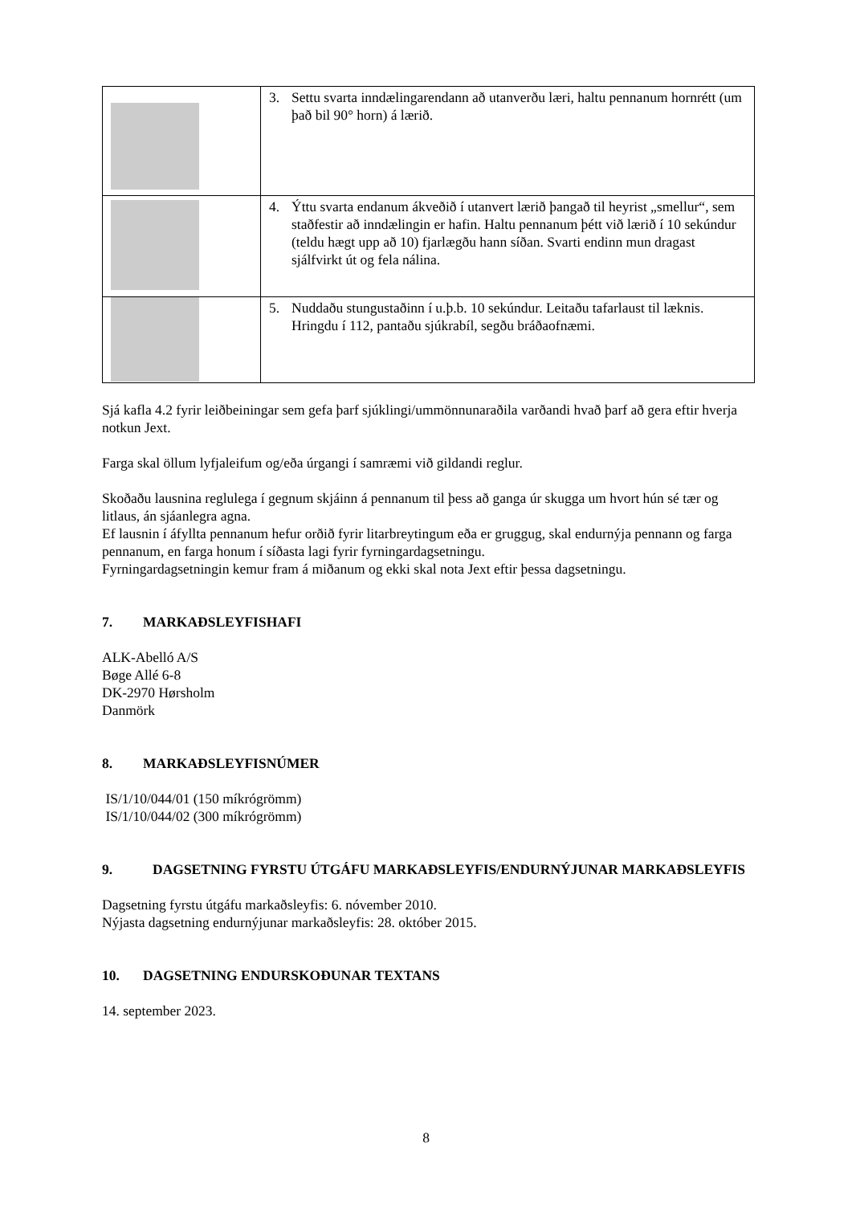| | 3. Settu svarta inndælingarendann að utanverðu læri, haltu pennanum hornrétt (um það bil 90° horn) á lærið. |
| | 4. Ýttu svarta endanum ákveðið í utanvert lærið þangað til heyrist „smellur“, sem staðfestir að inndælingin er hafin. Haltu pennanum þétt við lærið í 10 sekúndur (teldu hægt upp að 10) fjarlægðu hann síðan. Svarti endinn mun dragast sjálfvirkt út og fela nálina. |
| | 5. Nuddaðu stungustaðinn í u.þ.b. 10 sekúndur. Leitaðu tafarlaust til læknis. Hringdu í 112, pantaðu sjúkrabíl, segðu bráðaofnæmi. |
Sjá kafla 4.2 fyrir leiðbeiningar sem gefa þarf sjúklingi/ummönnunaraðila varðandi hvað þarf að gera eftir hverja notkun Jext.
Farga skal öllum lyfjaleifum og/eða úrgangi í samræmi við gildandi reglur.
Skoðaðu lausnina reglulega í gegnum skjáinn á pennanum til þess að ganga úr skugga um hvort hún sé tær og litlaus, án sjáanlegra agna.
Ef lausnin í áfyllta pennanum hefur orðið fyrir litarbreytingum eða er gruggug, skal endurnýja pennann og farga pennanum, en farga honum í síðasta lagi fyrir fyrningardagsetningu.
Fyrningardagsetningin kemur fram á miðanum og ekki skal nota Jext eftir þessa dagsetningu.
7. MARKAÐSLEYFISHAFI
ALK-Abelló A/S
Bøge Allé 6-8
DK-2970 Hørsholm
Danmörk
8. MARKAÐSLEYFISNÚMER
IS/1/10/044/01 (150 míkrógrömm)
IS/1/10/044/02 (300 míkrógrömm)
9. DAGSETNING FYRSTU ÚTGÁFU MARKAÐSLEYFIS/ENDURNÝJUNAR MARKAÐSLEYFIS
Dagsetning fyrstu útgáfu markaðsleyfis: 6. nóvember 2010.
Nýjasta dagsetning endurnýjunar markaðsleyfis: 28. október 2015.
10. DAGSETNING ENDURSKOÐUNAR TEXTANS
14. september 2023.
8